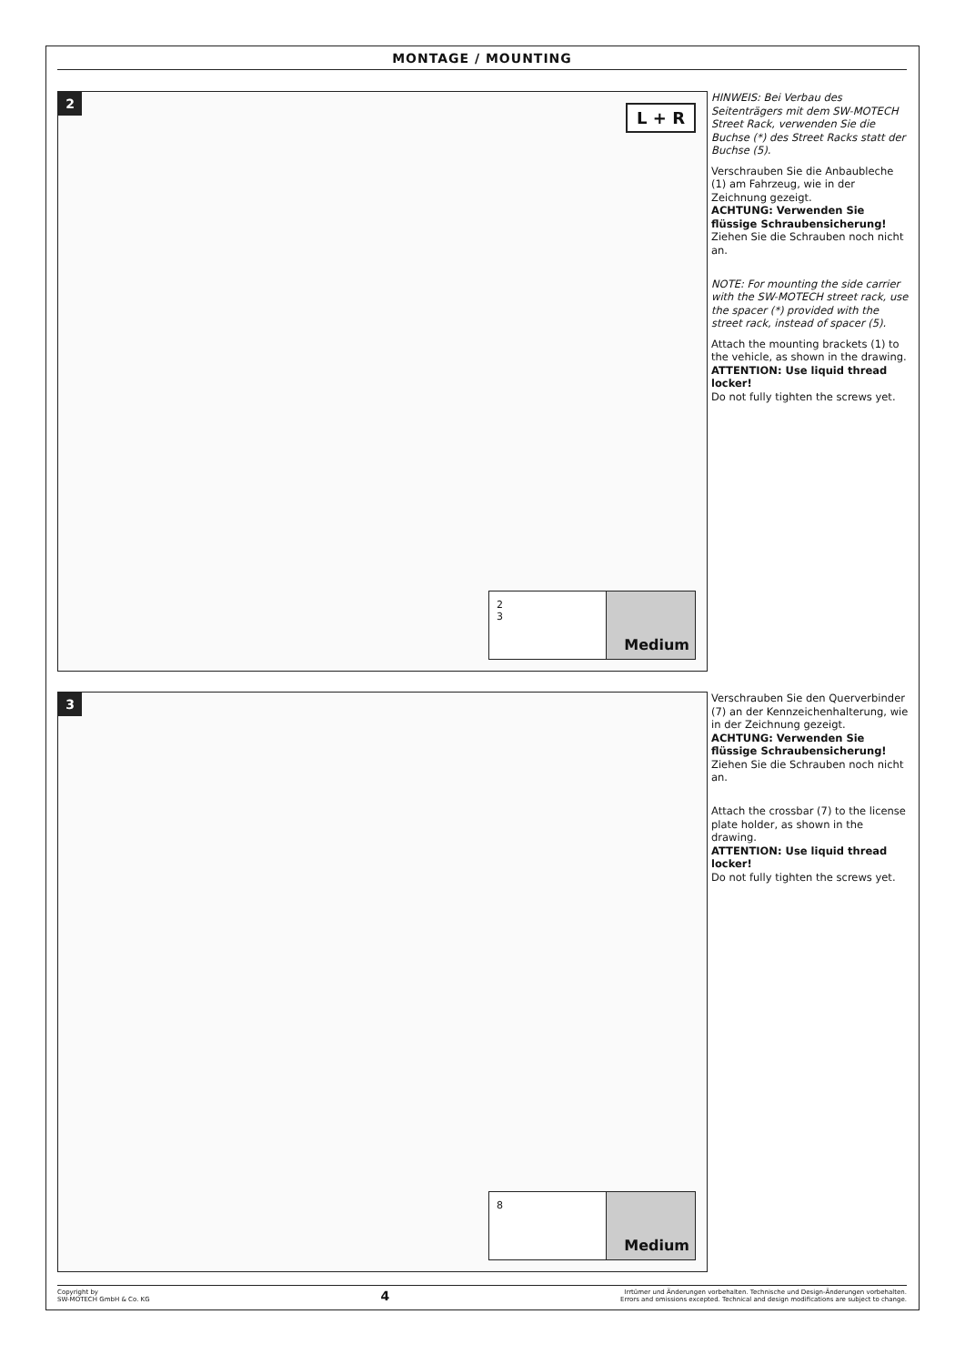MONTAGE / MOUNTING
2
L + R
2
3
Medium
HINWEIS: Bei Verbau des Seitenträgers mit dem SW-MOTECH Street Rack, verwenden Sie die Buchse (*) des Street Racks statt der Buchse (5).
Verschrauben Sie die Anbaubleche (1) am Fahrzeug, wie in der Zeichnung gezeigt.
ACHTUNG: Verwenden Sie flüssige Schraubensicherung!
Ziehen Sie die Schrauben noch nicht an.
NOTE: For mounting the side carrier with the SW-MOTECH street rack, use the spacer (*) provided with the street rack, instead of spacer (5).
Attach the mounting brackets (1) to the vehicle, as shown in the drawing.
ATTENTION: Use liquid thread locker!
Do not fully tighten the screws yet.
3
8
Medium
Verschrauben Sie den Querverbinder (7) an der Kennzeichenhalterung, wie in der Zeichnung gezeigt.
ACHTUNG: Verwenden Sie flüssige Schraubensicherung!
Ziehen Sie die Schrauben noch nicht an.
Attach the crossbar (7) to the license plate holder, as shown in the drawing.
ATTENTION: Use liquid thread locker!
Do not fully tighten the screws yet.
Copyright by
SW-MOTECH GmbH & Co. KG
4
Irrtümer und Änderungen vorbehalten. Technische und Design-Änderungen vorbehalten.
Errors and omissions excepted. Technical and design modifications are subject to change.